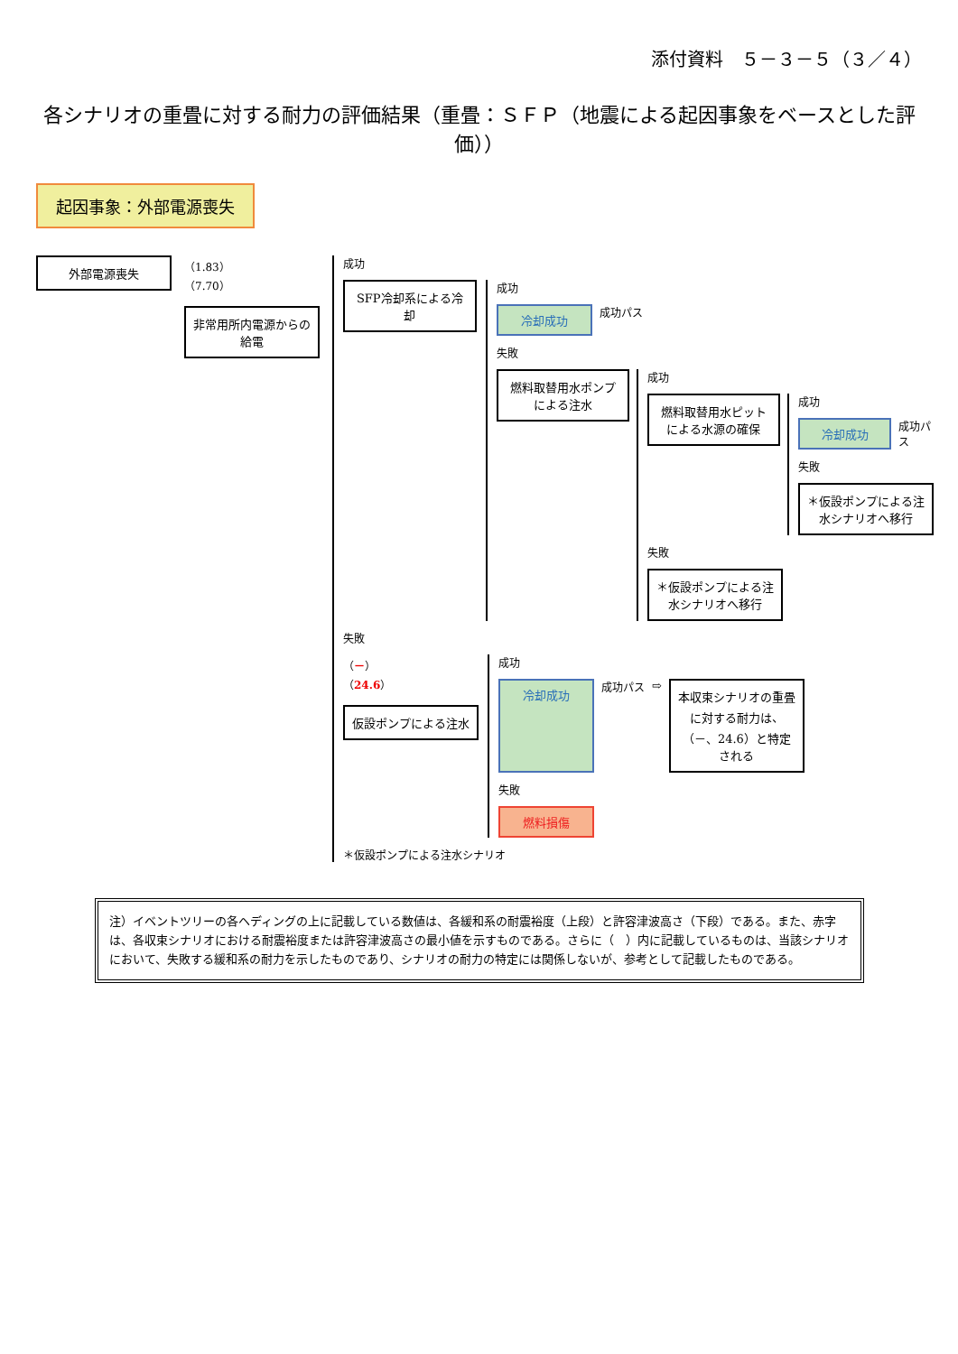添付資料　５－３－５（３／４）
各シナリオの重畳に対する耐力の評価結果（重畳：ＳＦＰ（地震による起因事象をベースとした評価））
起因事象：外部電源喪失
外部電源喪失
（1.83）
（7.70）
非常用所内電源からの給電
成功
SFP冷却系による冷却
成功
冷却成功
成功パス
失敗
燃料取替用水ポンプによる注水
成功
燃料取替用水ピットによる水源の確保
成功
冷却成功
成功パス
失敗
＊仮設ポンプによる注水シナリオへ移行
失敗
＊仮設ポンプによる注水シナリオへ移行
失敗
（－）
（24.6）
仮設ポンプによる注水
成功
冷却成功
成功パス ⇨
本収束シナリオの重畳に対する耐力は、（－、24.6）と特定される
失敗
燃料損傷
＊仮設ポンプによる注水シナリオ
注）イベントツリーの各ヘディングの上に記載している数値は、各緩和系の耐震裕度（上段）と許容津波高さ（下段）である。また、赤字は、各収束シナリオにおける耐震裕度または許容津波高さの最小値を示すものである。さらに（　）内に記載しているものは、当該シナリオにおいて、失敗する緩和系の耐力を示したものであり、シナリオの耐力の特定には関係しないが、参考として記載したものである。